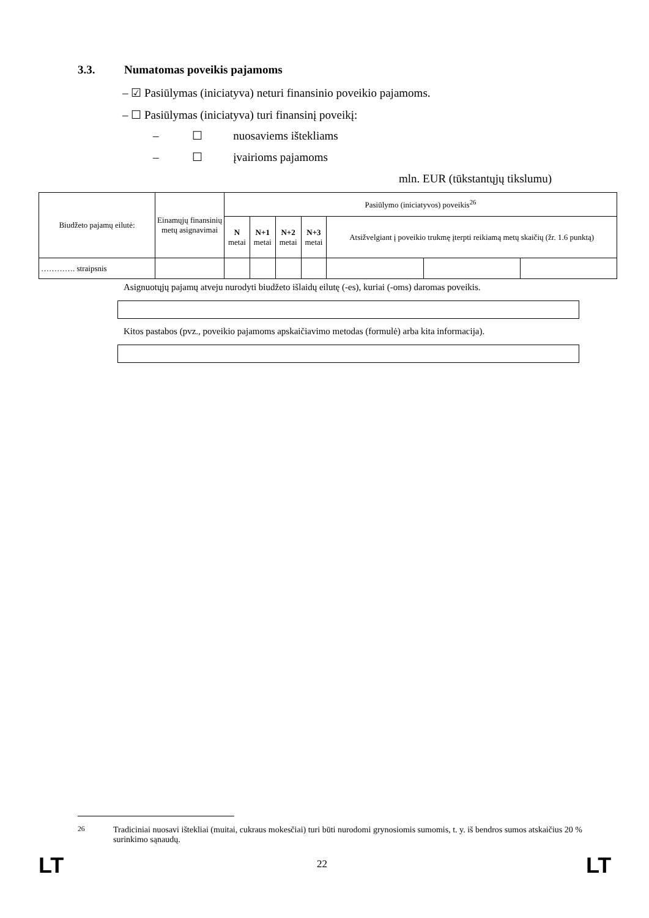3.3. Numatomas poveikis pajamoms
– ☑ Pasiūlymas (iniciatyva) neturi finansinio poveikio pajamoms.
– ☐ Pasiūlymas (iniciatyva) turi finansinį poveikį:
– ☐ nuosaviems ištekliams
– ☐ įvairioms pajamoms
mln. EUR (tūkstantųjų tikslumu)
| Biudžeto pajamų eilutė: | Einamųjų finansinių metų asignavimai | Pasiūlymo (iniciatyvos) poveikis<sup>26</sup> | | | | | | |
| --- | --- | --- | --- | --- | --- | --- | --- | --- |
| | | N metai | N+1 metai | N+2 metai | N+3 metai | Atsižvelgiant į poveikio trukmę įterpti reikiamą metų skaičių (žr. 1.6 punktą) | | |
| …………. straipsnis | | | | | | | | |
Asignuotųjų pajamų atveju nurodyti biudžeto išlaidų eilutę (-es), kuriai (-oms) daromas poveikis.
Kitos pastabos (pvz., poveikio pajamoms apskaičiavimo metodas (formulė) arba kita informacija).
<sup>26</sup> Tradiciniai nuosavi ištekliai (muitai, cukraus mokesčiai) turi būti nurodomi grynosiomis sumomis, t. y. iš bendros sumos atskaičius 20 % surinkimo sąnaudų.
LT 22 LT